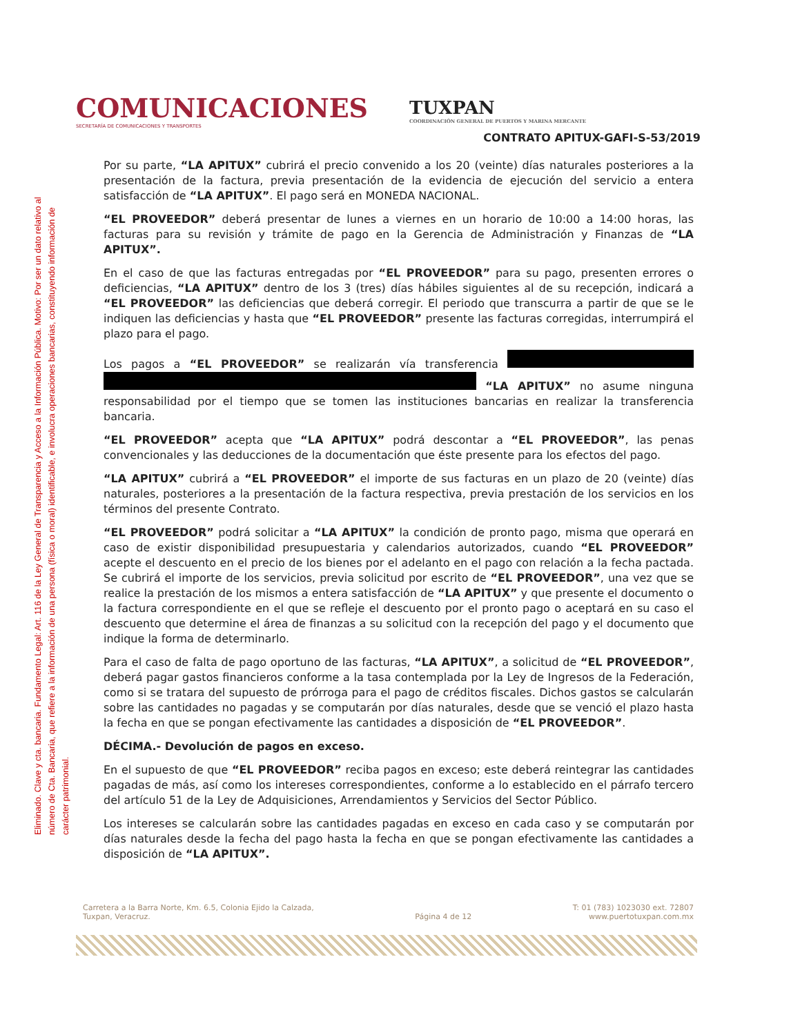Eliminado. Clave y cta. bancaria. Fundamento Legal: Art. 116 de la Ley General de Transparencia y Acceso a la Información Pública. Motivo: Por ser un dato relativo al número de Cta. Bancaria, que refiere a la información de una persona (física o moral) identificable, e involucra operaciones bancarias, constituyendo información de carácter patrimonial.
COMUNICACIONES
SECRETARÍA DE COMUNICACIONES Y TRANSPORTES
TUXPAN
COORDINACIÓN GENERAL DE PUERTOS Y MARINA MERCANTE
CONTRATO APITUX-GAFI-S-53/2019
Por su parte, “LA APITUX” cubrirá el precio convenido a los 20 (veinte) días naturales posteriores a la presentación de la factura, previa presentación de la evidencia de ejecución del servicio a entera satisfacción de “LA APITUX”. El pago será en MONEDA NACIONAL.
“EL PROVEEDOR” deberá presentar de lunes a viernes en un horario de 10:00 a 14:00 horas, las facturas para su revisión y trámite de pago en la Gerencia de Administración y Finanzas de “LA APITUX”.
En el caso de que las facturas entregadas por “EL PROVEEDOR” para su pago, presenten errores o deficiencias, “LA APITUX” dentro de los 3 (tres) días hábiles siguientes al de su recepción, indicará a “EL PROVEEDOR” las deficiencias que deberá corregir. El periodo que transcurra a partir de que se le indiquen las deficiencias y hasta que “EL PROVEEDOR” presente las facturas corregidas, interrumpirá el plazo para el pago.
Los pagos a “EL PROVEEDOR” se realizarán vía transferencia “LA APITUX” no asume ninguna responsabilidad por el tiempo que se tomen las instituciones bancarias en realizar la transferencia bancaria.
“EL PROVEEDOR” acepta que “LA APITUX” podrá descontar a “EL PROVEEDOR”, las penas convencionales y las deducciones de la documentación que éste presente para los efectos del pago.
“LA APITUX” cubrirá a “EL PROVEEDOR” el importe de sus facturas en un plazo de 20 (veinte) días naturales, posteriores a la presentación de la factura respectiva, previa prestación de los servicios en los términos del presente Contrato.
“EL PROVEEDOR” podrá solicitar a “LA APITUX” la condición de pronto pago, misma que operará en caso de existir disponibilidad presupuestaria y calendarios autorizados, cuando “EL PROVEEDOR” acepte el descuento en el precio de los bienes por el adelanto en el pago con relación a la fecha pactada. Se cubrirá el importe de los servicios, previa solicitud por escrito de “EL PROVEEDOR”, una vez que se realice la prestación de los mismos a entera satisfacción de “LA APITUX” y que presente el documento o la factura correspondiente en el que se refleje el descuento por el pronto pago o aceptará en su caso el descuento que determine el área de finanzas a su solicitud con la recepción del pago y el documento que indique la forma de determinarlo.
Para el caso de falta de pago oportuno de las facturas, “LA APITUX”, a solicitud de “EL PROVEEDOR”, deberá pagar gastos financieros conforme a la tasa contemplada por la Ley de Ingresos de la Federación, como si se tratara del supuesto de prórroga para el pago de créditos fiscales. Dichos gastos se calcularán sobre las cantidades no pagadas y se computarán por días naturales, desde que se venció el plazo hasta la fecha en que se pongan efectivamente las cantidades a disposición de “EL PROVEEDOR”.
DÉCIMA.- Devolución de pagos en exceso.
En el supuesto de que “EL PROVEEDOR” reciba pagos en exceso; este deberá reintegrar las cantidades pagadas de más, así como los intereses correspondientes, conforme a lo establecido en el párrafo tercero del artículo 51 de la Ley de Adquisiciones, Arrendamientos y Servicios del Sector Público.
Los intereses se calcularán sobre las cantidades pagadas en exceso en cada caso y se computarán por días naturales desde la fecha del pago hasta la fecha en que se pongan efectivamente las cantidades a disposición de “LA APITUX”.
Carretera a la Barra Norte, Km. 6.5, Colonia Ejido la Calzada,
Tuxpan, Veracruz.
Página 4 de 12 T: 01 (783) 1023030 ext. 72807
www.puertotuxpan.com.mx